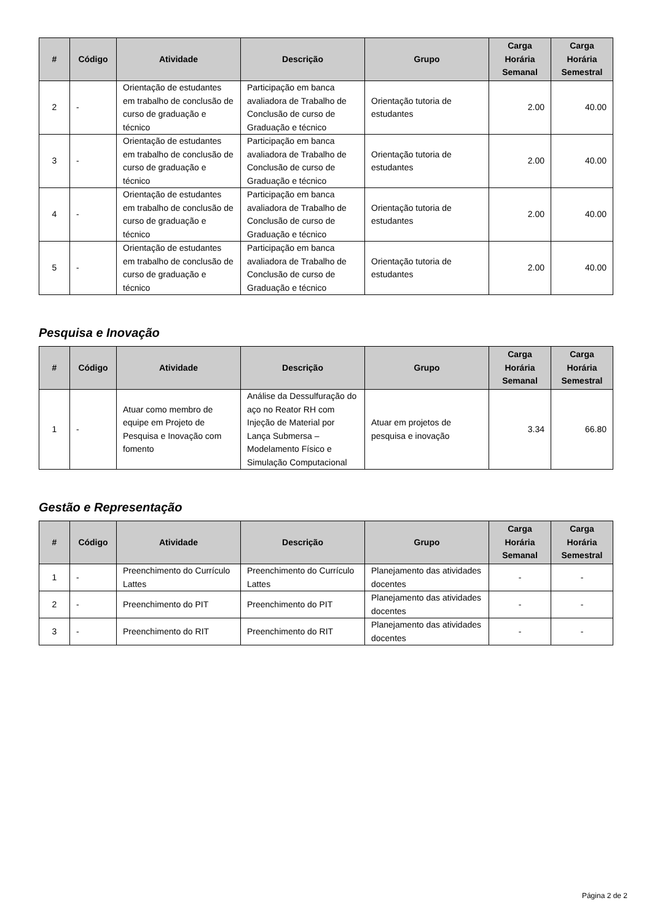| # | Código | Atividade | Descrição | Grupo | Carga Horária Semanal | Carga Horária Semestral |
| --- | --- | --- | --- | --- | --- | --- |
| 2 | - | Orientação de estudantes em trabalho de conclusão de curso de graduação e técnico | Participação em banca avaliadora de Trabalho de Conclusão de curso de Graduação e técnico | Orientação tutoria de estudantes | 2.00 | 40.00 |
| 3 | - | Orientação de estudantes em trabalho de conclusão de curso de graduação e técnico | Participação em banca avaliadora de Trabalho de Conclusão de curso de Graduação e técnico | Orientação tutoria de estudantes | 2.00 | 40.00 |
| 4 | - | Orientação de estudantes em trabalho de conclusão de curso de graduação e técnico | Participação em banca avaliadora de Trabalho de Conclusão de curso de Graduação e técnico | Orientação tutoria de estudantes | 2.00 | 40.00 |
| 5 | - | Orientação de estudantes em trabalho de conclusão de curso de graduação e técnico | Participação em banca avaliadora de Trabalho de Conclusão de curso de Graduação e técnico | Orientação tutoria de estudantes | 2.00 | 40.00 |
Pesquisa e Inovação
| # | Código | Atividade | Descrição | Grupo | Carga Horária Semanal | Carga Horária Semestral |
| --- | --- | --- | --- | --- | --- | --- |
| 1 | - | Atuar como membro de equipe em Projeto de Pesquisa e Inovação com fomento | Análise da Dessulfuração do aço no Reator RH com Injeção de Material por Lança Submersa – Modelamento Físico e Simulação Computacional | Atuar em projetos de pesquisa e inovação | 3.34 | 66.80 |
Gestão e Representação
| # | Código | Atividade | Descrição | Grupo | Carga Horária Semanal | Carga Horária Semestral |
| --- | --- | --- | --- | --- | --- | --- |
| 1 | - | Preenchimento do Currículo Lattes | Preenchimento do Currículo Lattes | Planejamento das atividades docentes | - | - |
| 2 | - | Preenchimento do PIT | Preenchimento do PIT | Planejamento das atividades docentes | - | - |
| 3 | - | Preenchimento do RIT | Preenchimento do RIT | Planejamento das atividades docentes | - | - |
Página 2 de 2